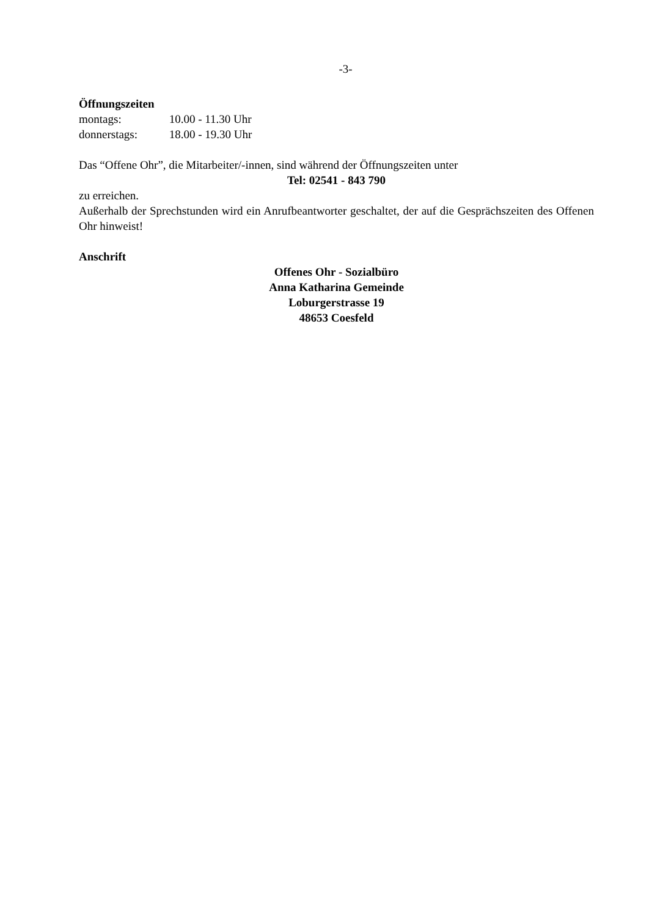-3-
Öffnungszeiten
montags: 10.00 - 11.30 Uhr
donnerstags: 18.00 - 19.30 Uhr
Das “Offene Ohr”, die Mitarbeiter/-innen, sind während der Öffnungszeiten unter
Tel: 02541 - 843 790
zu erreichen.
Außerhalb der Sprechstunden wird ein Anrufbeantworter geschaltet, der auf die Gesprächszeiten des Offenen Ohr hinweist!
Anschrift
Offenes Ohr - Sozialbüro
Anna Katharina Gemeinde
Loburgerstrasse 19
48653 Coesfeld